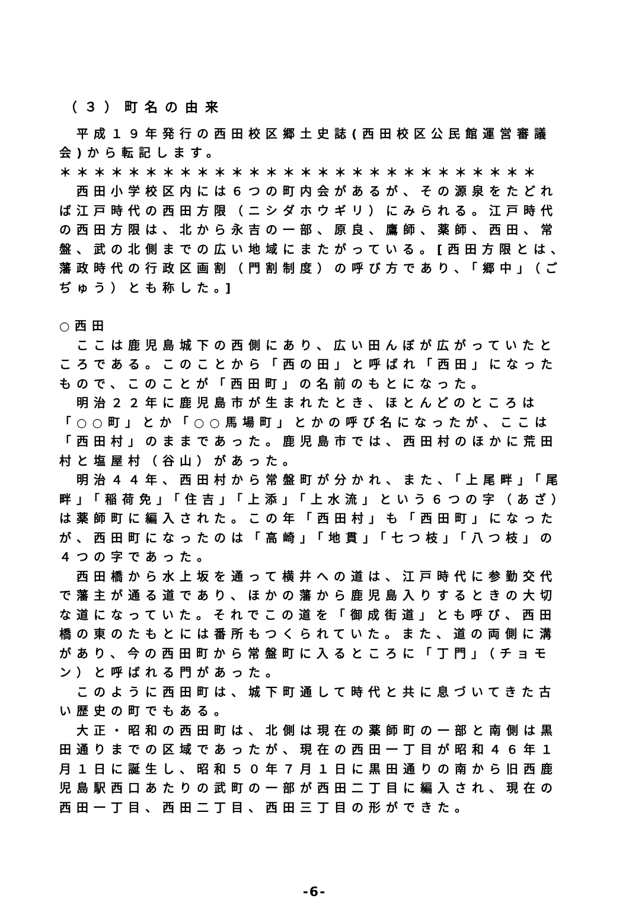（３）町名の由来
　平成１９年発行の西田校区郷土史誌(西田校区公民館運営審議会)から転記します。
＊＊＊＊＊＊＊＊＊＊＊＊＊＊＊＊＊＊＊＊＊＊＊＊＊＊＊＊
　西田小学校区内には６つの町内会があるが、その源泉をたどれば江戸時代の西田方限（ニシダホウギリ）にみられる。江戸時代の西田方限は、北から永吉の一部、原良、鷹師、薬師、西田、常盤、武の北側までの広い地域にまたがっている。[西田方限とは、藩政時代の行政区画割（門割制度）の呼び方であり、「郷中」（ごぢゅう）とも称した。]
○西田
　ここは鹿児島城下の西側にあり、広い田んぼが広がっていたところである。このことから「西の田」と呼ばれ「西田」になったもので、このことが「西田町」の名前のもとになった。
　明治２２年に鹿児島市が生まれたとき、ほとんどのところは「○○町」とか「○○馬場町」とかの呼び名になったが、ここは「西田村」のままであった。鹿児島市では、西田村のほかに荒田村と塩屋村（谷山）があった。
　明治４４年、西田村から常盤町が分かれ、また、「上尾畔」「尾畔」「稲荷免」「住吉」「上添」「上水流」という６つの字（あざ）は薬師町に編入された。この年「西田村」も「西田町」になったが、西田町になったのは「高崎」「地貫」「七つ枝」「八つ枝」の４つの字であった。
　西田橋から水上坂を通って横井への道は、江戸時代に参勤交代で藩主が通る道であり、ほかの藩から鹿児島入りするときの大切な道になっていた。それでこの道を「御成街道」とも呼び、西田橋の東のたもとには番所もつくられていた。また、道の両側に溝があり、今の西田町から常盤町に入るところに「丁門」（チョモン）と呼ばれる門があった。
　このように西田町は、城下町通して時代と共に息づいてきた古い歴史の町でもある。
　大正・昭和の西田町は、北側は現在の薬師町の一部と南側は黒田通りまでの区域であったが、現在の西田一丁目が昭和４６年１月１日に誕生し、昭和５０年７月１日に黒田通りの南から旧西鹿児島駅西口あたりの武町の一部が西田二丁目に編入され、現在の西田一丁目、西田二丁目、西田三丁目の形ができた。
-6-